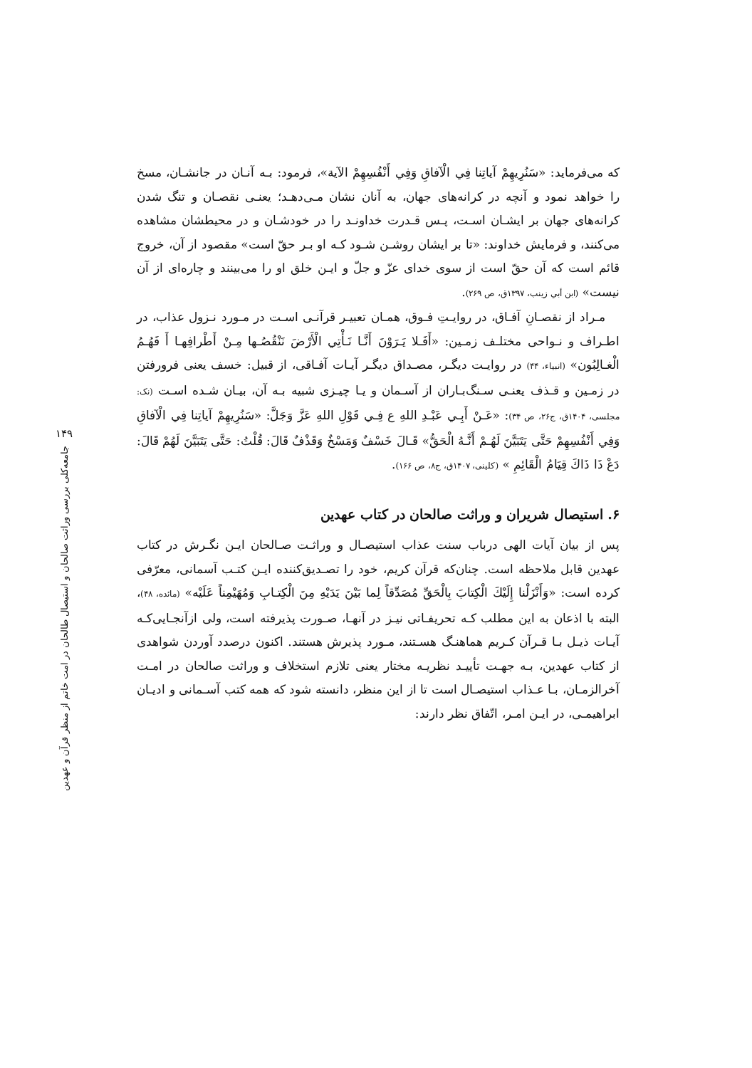۱۴۹
جامعه‌کلی بررسی وراثت صالحان و استیصال طالحان در امت خاتم از منظر قرآن و عهدین
که می‌فرماید: «سَنُرِيهِمْ آياتِنا فِي الْآفاقِ وَفِي أَنْفُسِهِمْ الآية»، فرمود: بـه آنـان در جانشـان، مسخ را خواهد نمود و آنچه در کرانه‌های جهان، به آنان نشان مـی‌دهـد؛ یعنـی نقصـان و تنگ شدن کرانه‌های جهان بر ایشـان اسـت، پـس قـدرت خداونـد را در خودشـان و در محیطشان مشاهده می‌کنند، و فرمایش خداوند: «تا بر ایشان روشـن شـود کـه او بـر حقّ است» مقصود از آن، خروج قائم است که آن حقّ است از سوی خدای عزّ و جلّ و ایـن خلق او را می‌بینند و چاره‌ای از آن نیست» (ابن أبي زينب، ۱۳۹۷ق، ص ۲۶۹).
مـراد از نقصـانِ آفـاق، در روایـتِ فـوق، همـان تعبیـر قرآنـی اسـت در مـورد نـزول عذاب، در اطـراف و نـواحی مختلـف زمـین: «أَفَـلا يَـرَوْنَ أَنَّـا نَـأْتِي الْأَرْضَ نَنْقُصُـها مِـنْ أَطْرافِهـا أَ فَهُـمُ الْغـالِبُون» (انبیاء، ۴۴) در روایـت دیگـر، مصـداق دیگـر آیـات آفـاقی، از قبیل: خسف یعنی فرورفتن در زمـین و قـذف یعنـی سـنگ‌بـاران از آسـمان و یـا چیـزی شبیه بـه آن، بیـان شـده اسـت (نک: مجلسی، ۱۴۰۴ق، ج۲۶، ص ۳۴): «عَـنْ أَبِـي عَبْـدِ اللهِ ع فِـي قَوْلِ اللهِ عَزَّ وَجَلَّ: «سَنُرِيهِمْ آياتِنا فِي الْآفاقِ وَفِي أَنْفُسِهِمْ حَتَّى يَتَبَيَّنَ لَهُـمْ أَنَّـهُ الْحَقُّ» قَـالَ خَسْفٌ وَمَسْخٌ وَقَذْفٌ قَالَ: قُلْتُ: حَتَّى يَتَبَيَّنَ لَهُمْ قَالَ: دَعْ ذَا ذَاكَ قِيَامُ الْقَائِمِ » (کلینی، ۱۴۰۷ق، ج۸، ص ۱۶۶).
۶. استیصال شریران و وراثت صالحان در کتاب عهدین
پس از بیان آیات الهی درباب سنت عذاب استیصـال و وراثـت صـالحان ایـن نگـرش در کتاب عهدین قابل ملاحظه است. چنان‌که قرآن کریم، خود را تصـدیق‌کننده ایـن کتـب آسمانی، معرّفی کرده است: «وَأَنْزَلْنا إِلَيْكَ الْكِتابَ بِالْحَقِّ مُصَدِّقاً لِما بَيْنَ يَدَيْهِ مِنَ الْكِتـابِ وَمُهَيْمِناً عَلَيْه» (مائده، ۴۸)، البته با اذعان به این مطلب کـه تحریفـاتی نیـز در آنهـا، صـورت پذیرفته است، ولی ازآنجـایی‌کـه آیـات ذیـل بـا قـرآن کـریم هماهنـگ هسـتند، مـورد پذیرش هستند. اکنون درصدد آوردن شواهدی از کتاب عهدین، بـه جهـت تأییـد نظریـه مختار یعنی تلازم استخلاف و وراثت صالحان در امـت آخرالزمـان، بـا عـذاب استیصـال است تا از این منظر، دانسته شود که همه کتب آسـمانی و ادیـان ابراهیمـی، در ایـن امـر، اتّفاق نظر دارند: